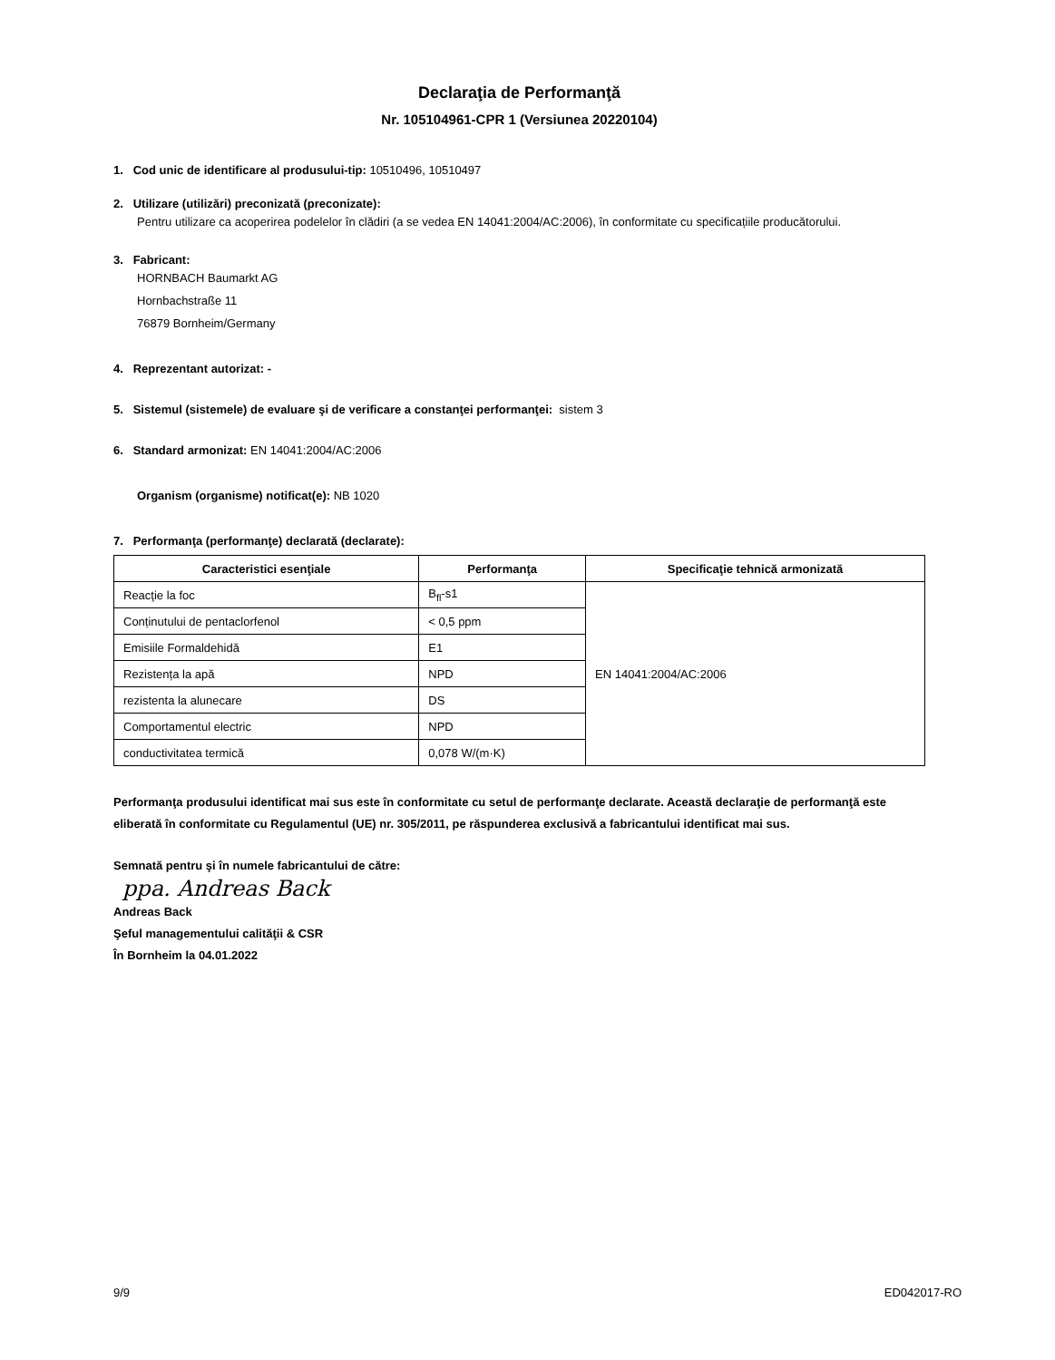Declaraţia de Performanţă
Nr. 105104961-CPR 1 (Versiunea 20220104)
1. Cod unic de identificare al produsului-tip: 10510496, 10510497
2. Utilizare (utilizări) preconizată (preconizate):
Pentru utilizare ca acoperirea podelelor în clădiri (a se vedea EN 14041:2004/AC:2006), în conformitate cu specificațiile producătorului.
3. Fabricant:
HORNBACH Baumarkt AG
Hornbachstraße 11
76879 Bornheim/Germany
4. Reprezentant autorizat: -
5. Sistemul (sistemele) de evaluare şi de verificare a constanţei performanţei: sistem 3
6. Standard armonizat: EN 14041:2004/AC:2006
Organism (organisme) notificat(e): NB 1020
7. Performanţa (performanţe) declarată (declarate):
| Caracteristici esenţiale | Performanţa | Specificaţie tehnică armonizată |
| --- | --- | --- |
| Reacţie la foc | B<sub>fl</sub>-s1 | EN 14041:2004/AC:2006 |
| Conținutului de pentaclorfenol | < 0,5 ppm | |
| Emisiile Formaldehidă | E1 | |
| Rezistența la apă | NPD | |
| rezistenta la alunecare | DS | |
| Comportamentul electric | NPD | |
| conductivitatea termică | 0,078 W/(m·K) | |
Performanţa produsului identificat mai sus este în conformitate cu setul de performanţe declarate. Această declaraţie de performanţă este eliberată în conformitate cu Regulamentul (UE) nr. 305/2011, pe răspunderea exclusivă a fabricantului identificat mai sus.
Semnată pentru şi în numele fabricantului de către:
ppa. Andreas Back
Andreas Back
Şeful managementului calităţii & CSR
În Bornheim la 04.01.2022
9/9 ED042017-RO